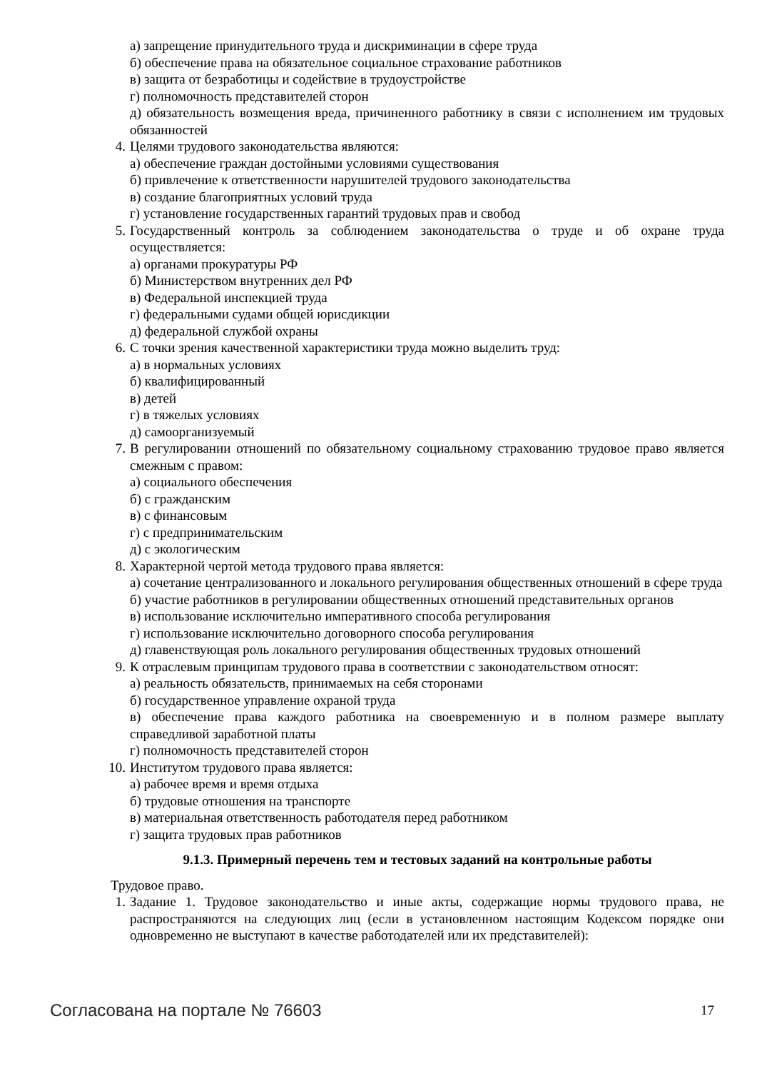а) запрещение принудительного труда и дискриминации в сфере труда
б) обеспечение права на обязательное социальное страхование работников
в) защита от безработицы и содействие в трудоустройстве
г) полномочность представителей сторон
д) обязательность возмещения вреда, причиненного работнику в связи с исполнением им трудовых обязанностей
4. Целями трудового законодательства являются:
а) обеспечение граждан достойными условиями существования
б) привлечение к ответственности нарушителей трудового законодательства
в) создание благоприятных условий труда
г) установление государственных гарантий трудовых прав и свобод
5. Государственный контроль за соблюдением законодательства о труде и об охране труда осуществляется:
а) органами прокуратуры РФ
б) Министерством внутренних дел РФ
в) Федеральной инспекцией труда
г) федеральными судами общей юрисдикции
д) федеральной службой охраны
6. С точки зрения качественной характеристики труда можно выделить труд:
а) в нормальных условиях
б) квалифицированный
в) детей
г) в тяжелых условиях
д) самоорганизуемый
7. В регулировании отношений по обязательному социальному страхованию трудовое право является смежным с правом:
а) социального обеспечения
б) с гражданским
в) с финансовым
г) с предпринимательским
д) с экологическим
8. Характерной чертой метода трудового права является:
а) сочетание централизованного и локального регулирования общественных отношений в сфере труда
б) участие работников в регулировании общественных отношений представительных органов
в) использование исключительно императивного способа регулирования
г) использование исключительно договорного способа регулирования
д) главенствующая роль локального регулирования общественных трудовых отношений
9. К отраслевым принципам трудового права в соответствии с законодательством относят:
а) реальность обязательств, принимаемых на себя сторонами
б) государственное управление охраной труда
в) обеспечение права каждого работника на своевременную и в полном размере выплату справедливой заработной платы
г) полномочность представителей сторон
10. Институтом трудового права является:
а) рабочее время и время отдыха
б) трудовые отношения на транспорте
в) материальная ответственность работодателя перед работником
г) защита трудовых прав работников
9.1.3. Примерный перечень тем и тестовых заданий на контрольные работы
Трудовое право.
1. Задание 1. Трудовое законодательство и иные акты, содержащие нормы трудового права, не распространяются на следующих лиц (если в установленном настоящим Кодексом порядке они одновременно не выступают в качестве работодателей или их представителей):
Согласована на портале № 76603 17